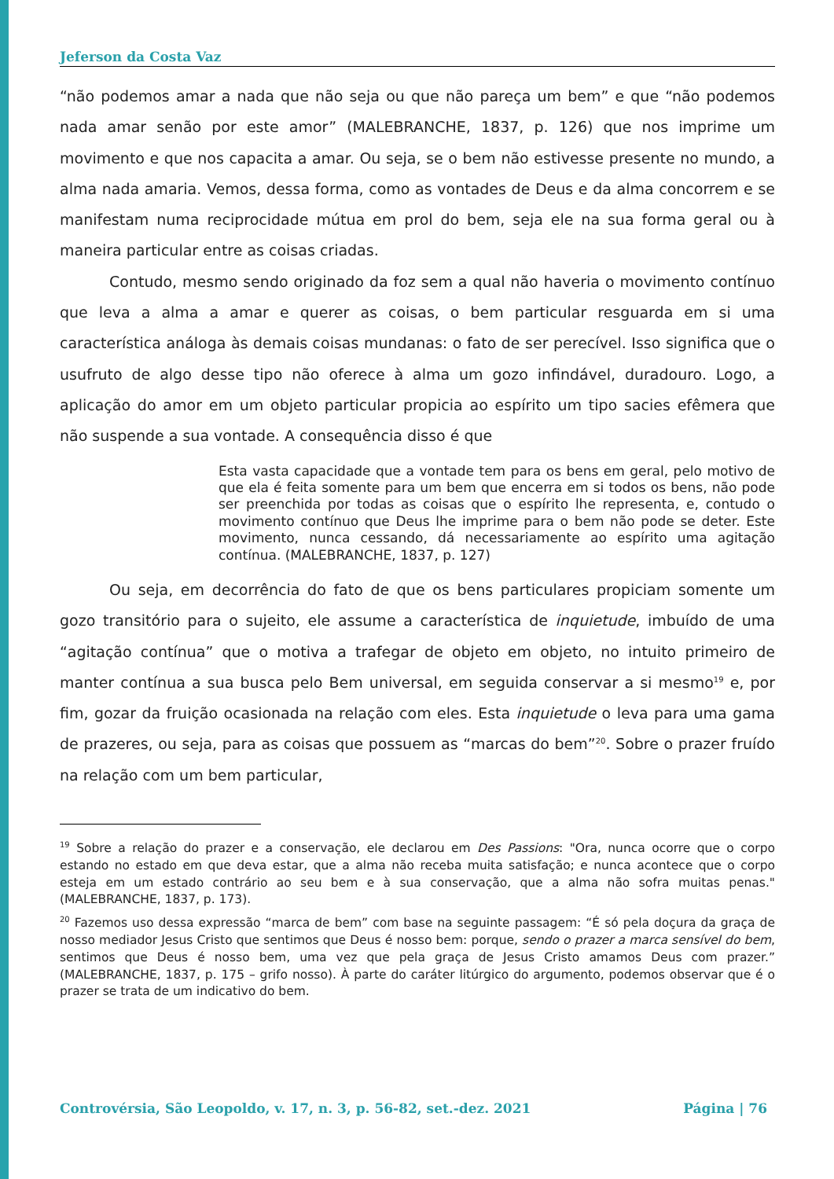Jeferson da Costa Vaz
“não podemos amar a nada que não seja ou que não pareça um bem” e que “não podemos nada amar senão por este amor” (MALEBRANCHE, 1837, p. 126) que nos imprime um movimento e que nos capacita a amar. Ou seja, se o bem não estivesse presente no mundo, a alma nada amaria. Vemos, dessa forma, como as vontades de Deus e da alma concorrem e se manifestam numa reciprocidade mútua em prol do bem, seja ele na sua forma geral ou à maneira particular entre as coisas criadas.
Contudo, mesmo sendo originado da foz sem a qual não haveria o movimento contínuo que leva a alma a amar e querer as coisas, o bem particular resguarda em si uma característica análoga às demais coisas mundanas: o fato de ser perecível. Isso significa que o usufruto de algo desse tipo não oferece à alma um gozo infindável, duradouro. Logo, a aplicação do amor em um objeto particular propicia ao espírito um tipo sacies efêmera que não suspende a sua vontade. A consequência disso é que
Esta vasta capacidade que a vontade tem para os bens em geral, pelo motivo de que ela é feita somente para um bem que encerra em si todos os bens, não pode ser preenchida por todas as coisas que o espírito lhe representa, e, contudo o movimento contínuo que Deus lhe imprime para o bem não pode se deter. Este movimento, nunca cessando, dá necessariamente ao espírito uma agitação contínua. (MALEBRANCHE, 1837, p. 127)
Ou seja, em decorrência do fato de que os bens particulares propiciam somente um gozo transitório para o sujeito, ele assume a característica de inquietude, imbuído de uma “agitação contínua” que o motiva a trafegar de objeto em objeto, no intuito primeiro de manter contínua a sua busca pelo Bem universal, em seguida conservar a si mesmo<sup>19</sup> e, por fim, gozar da fruição ocasionada na relação com eles. Esta inquietude o leva para uma gama de prazeres, ou seja, para as coisas que possuem as “marcas do bem”<sup>20</sup>. Sobre o prazer fruído na relação com um bem particular,
<sup>19</sup> Sobre a relação do prazer e a conservação, ele declarou em Des Passions: "Ora, nunca ocorre que o corpo estando no estado em que deva estar, que a alma não receba muita satisfação; e nunca acontece que o corpo esteja em um estado contrário ao seu bem e à sua conservação, que a alma não sofra muitas penas." (MALEBRANCHE, 1837, p. 173).
<sup>20</sup> Fazemos uso dessa expressão “marca de bem” com base na seguinte passagem: “É só pela doçura da graça de nosso mediador Jesus Cristo que sentimos que Deus é nosso bem: porque, sendo o prazer a marca sensível do bem, sentimos que Deus é nosso bem, uma vez que pela graça de Jesus Cristo amamos Deus com prazer.” (MALEBRANCHE, 1837, p. 175 – grifo nosso). À parte do caráter litúrgico do argumento, podemos observar que é o prazer se trata de um indicativo do bem.
Controvérsia, São Leopoldo, v. 17, n. 3, p. 56-82, set.-dez. 2021 Página | 76